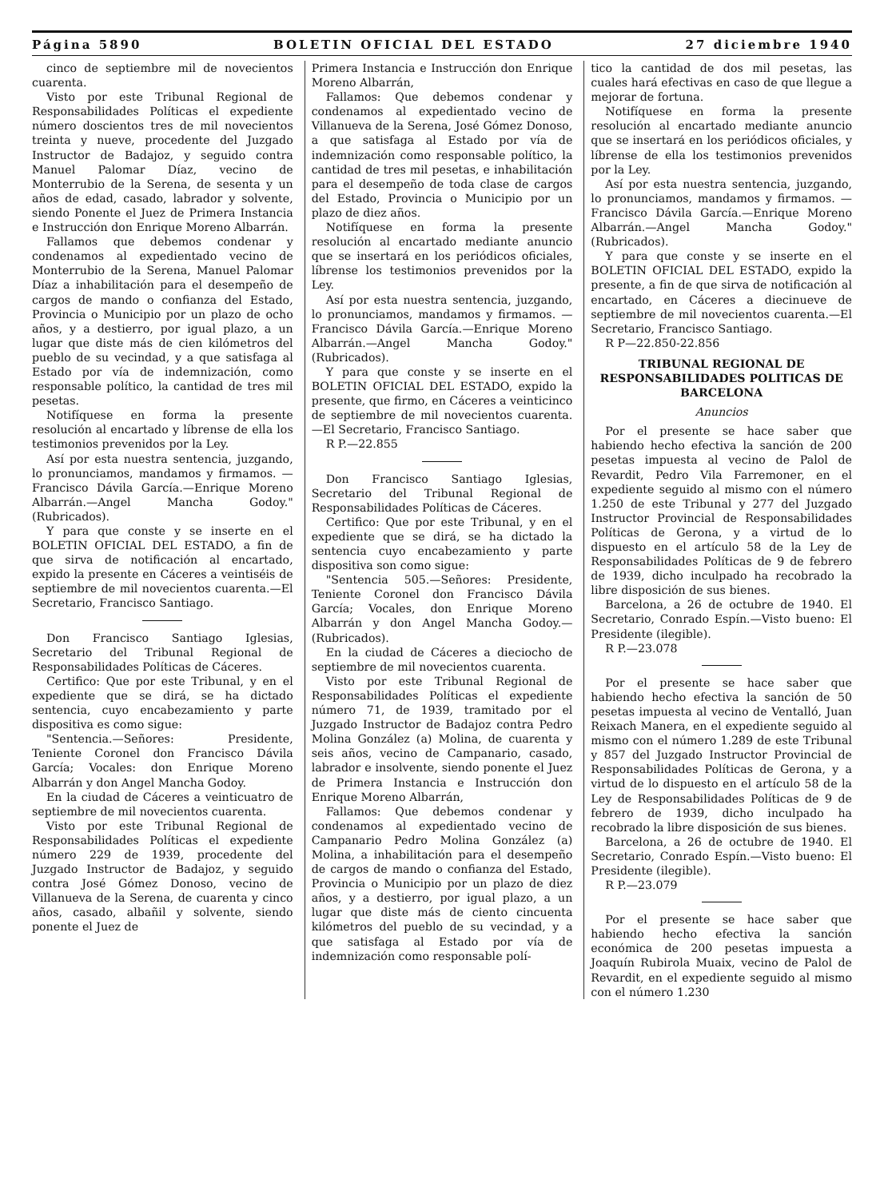Página 5890 BOLETIN OFICIAL DEL ESTADO 27 diciembre 1940
cinco de septiembre mil de novecientos cuarenta.
Visto por este Tribunal Regional de Responsabilidades Políticas el expediente número doscientos tres de mil novecientos treinta y nueve, procedente del Juzgado Instructor de Badajoz, y seguido contra Manuel Palomar Díaz, vecino de Monterrubio de la Serena, de sesenta y un años de edad, casado, labrador y solvente, siendo Ponente el Juez de Primera Instancia e Instrucción don Enrique Moreno Albarrán.
Fallamos que debemos condenar y condenamos al expedientado vecino de Monterrubio de la Serena, Manuel Palomar Díaz a inhabilitación para el desempeño de cargos de mando o confianza del Estado, Provincia o Municipio por un plazo de ocho años, y a destierro, por igual plazo, a un lugar que diste más de cien kilómetros del pueblo de su vecindad, y a que satisfaga al Estado por vía de indemnización, como responsable político, la cantidad de tres mil pesetas.
Notifíquese en forma la presente resolución al encartado y líbrense de ella los testimonios prevenidos por la Ley.
Así por esta nuestra sentencia, juzgando, lo pronunciamos, mandamos y firmamos. — Francisco Dávila García.—Enrique Moreno Albarrán.—Angel Mancha Godoy." (Rubricados).
Y para que conste y se inserte en el BOLETIN OFICIAL DEL ESTADO, a fin de que sirva de notificación al encartado, expido la presente en Cáceres a veintiséis de septiembre de mil novecientos cuarenta.—El Secretario, Francisco Santiago.
Don Francisco Santiago Iglesias, Secretario del Tribunal Regional de Responsabilidades Políticas de Cáceres.
Certifico: Que por este Tribunal, y en el expediente que se dirá, se ha dictado sentencia, cuyo encabezamiento y parte dispositiva es como sigue:
"Sentencia.—Señores: Presidente, Teniente Coronel don Francisco Dávila García; Vocales: don Enrique Moreno Albarrán y don Angel Mancha Godoy.
En la ciudad de Cáceres a veinticuatro de septiembre de mil novecientos cuarenta.
Visto por este Tribunal Regional de Responsabilidades Políticas el expediente número 229 de 1939, procedente del Juzgado Instructor de Badajoz, y seguido contra José Gómez Donoso, vecino de Villanueva de la Serena, de cuarenta y cinco años, casado, albañil y solvente, siendo ponente el Juez de
Primera Instancia e Instrucción don Enrique Moreno Albarrán,
Fallamos: Que debemos condenar y condenamos al expedientado vecino de Villanueva de la Serena, José Gómez Donoso, a que satisfaga al Estado por vía de indemnización como responsable político, la cantidad de tres mil pesetas, e inhabilitación para el desempeño de toda clase de cargos del Estado, Provincia o Municipio por un plazo de diez años.
Notifíquese en forma la presente resolución al encartado mediante anuncio que se insertará en los periódicos oficiales, líbrense los testimonios prevenidos por la Ley.
Así por esta nuestra sentencia, juzgando, lo pronunciamos, mandamos y firmamos. — Francisco Dávila García.—Enrique Moreno Albarrán.—Angel Mancha Godoy." (Rubricados).
Y para que conste y se inserte en el BOLETIN OFICIAL DEL ESTADO, expido la presente, que firmo, en Cáceres a veinticinco de septiembre de mil novecientos cuarenta.—El Secretario, Francisco Santiago.
R P.—22.855
Don Francisco Santiago Iglesias, Secretario del Tribunal Regional de Responsabilidades Políticas de Cáceres.
Certifico: Que por este Tribunal, y en el expediente que se dirá, se ha dictado la sentencia cuyo encabezamiento y parte dispositiva son como sigue:
"Sentencia 505.—Señores: Presidente, Teniente Coronel don Francisco Dávila García; Vocales, don Enrique Moreno Albarrán y don Angel Mancha Godoy.—(Rubricados).
En la ciudad de Cáceres a dieciocho de septiembre de mil novecientos cuarenta.
Visto por este Tribunal Regional de Responsabilidades Políticas el expediente número 71, de 1939, tramitado por el Juzgado Instructor de Badajoz contra Pedro Molina González (a) Molina, de cuarenta y seis años, vecino de Campanario, casado, labrador e insolvente, siendo ponente el Juez de Primera Instancia e Instrucción don Enrique Moreno Albarrán,
Fallamos: Que debemos condenar y condenamos al expedientado vecino de Campanario Pedro Molina González (a) Molina, a inhabilitación para el desempeño de cargos de mando o confianza del Estado, Provincia o Municipio por un plazo de diez años, y a destierro, por igual plazo, a un lugar que diste más de ciento cincuenta kilómetros del pueblo de su vecindad, y a que satisfaga al Estado por vía de indemnización como responsable polí-
tico la cantidad de dos mil pesetas, las cuales hará efectivas en caso de que llegue a mejorar de fortuna.
Notifíquese en forma la presente resolución al encartado mediante anuncio que se insertará en los periódicos oficiales, y líbrense de ella los testimonios prevenidos por la Ley.
Así por esta nuestra sentencia, juzgando, lo pronunciamos, mandamos y firmamos. — Francisco Dávila García.—Enrique Moreno Albarrán.—Angel Mancha Godoy." (Rubricados).
Y para que conste y se inserte en el BOLETIN OFICIAL DEL ESTADO, expido la presente, a fin de que sirva de notificación al encartado, en Cáceres a diecinueve de septiembre de mil novecientos cuarenta.—El Secretario, Francisco Santiago.
R P—22.850-22.856
TRIBUNAL REGIONAL DE RESPONSABILIDADES POLITICAS DE BARCELONA
Anuncios
Por el presente se hace saber que habiendo hecho efectiva la sanción de 200 pesetas impuesta al vecino de Palol de Revardit, Pedro Vila Farremoner, en el expediente seguido al mismo con el número 1.250 de este Tribunal y 277 del Juzgado Instructor Provincial de Responsabilidades Políticas de Gerona, y a virtud de lo dispuesto en el artículo 58 de la Ley de Responsabilidades Políticas de 9 de febrero de 1939, dicho inculpado ha recobrado la libre disposición de sus bienes.
Barcelona, a 26 de octubre de 1940. El Secretario, Conrado Espín.—Visto bueno: El Presidente (ilegible).
R P.—23.078
Por el presente se hace saber que habiendo hecho efectiva la sanción de 50 pesetas impuesta al vecino de Ventalló, Juan Reixach Manera, en el expediente seguido al mismo con el número 1.289 de este Tribunal y 857 del Juzgado Instructor Provincial de Responsabilidades Políticas de Gerona, y a virtud de lo dispuesto en el artículo 58 de la Ley de Responsabilidades Políticas de 9 de febrero de 1939, dicho inculpado ha recobrado la libre disposición de sus bienes.
Barcelona, a 26 de octubre de 1940. El Secretario, Conrado Espín.—Visto bueno: El Presidente (ilegible).
R P.—23.079
Por el presente se hace saber que habiendo hecho efectiva la sanción económica de 200 pesetas impuesta a Joaquín Rubirola Muaix, vecino de Palol de Revardit, en el expediente seguido al mismo con el número 1.230